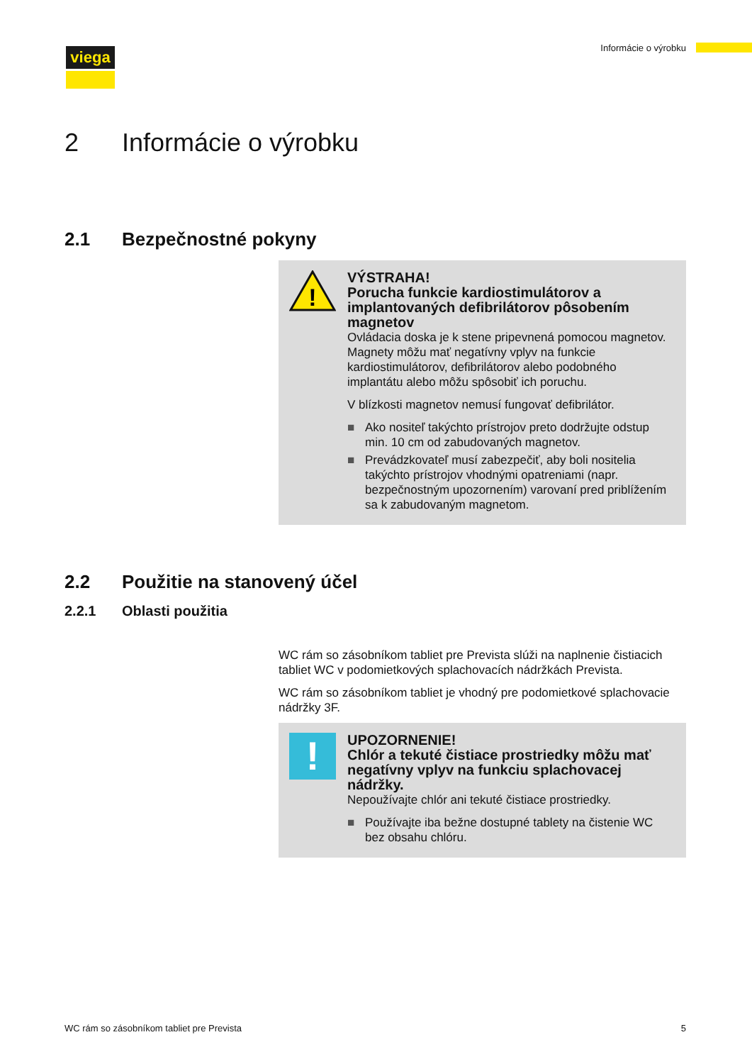viega Informácie o výrobku
2 Informácie o výrobku
2.1 Bezpečnostné pokyny
!
VÝSTRAHA!
Porucha funkcie kardiostimulátorov a implantovaných defibrilátorov pôsobením magnetov
Ovládacia doska je k stene pripevnená pomocou magnetov. Magnety môžu mať negatívny vplyv na funkcie kardiostimulátorov, defibrilátorov alebo podobného implantátu alebo môžu spôsobiť ich poruchu.
V blízkosti magnetov nemusí fungovať defibrilátor.
■ Ako nositeľ takýchto prístrojov preto dodržujte odstup min. 10 cm od zabudovaných magnetov.
■ Prevádzkovateľ musí zabezpečiť, aby boli nositelia takýchto prístrojov vhodnými opatreniami (napr. bezpečnostným upozornením) varovaní pred priblížením sa k zabudovaným magnetom.
2.2 Použitie na stanovený účel
2.2.1 Oblasti použitia
WC rám so zásobníkom tabliet pre Prevista slúži na naplnenie čistiacich tabliet WC v podomietkových splachovacích nádržkách Prevista.
WC rám so zásobníkom tabliet je vhodný pre podomietkové splachovacie nádržky 3F.
!
UPOZORNENIE!
Chlór a tekuté čistiace prostriedky môžu mať negatívny vplyv na funkciu splachovacej nádržky.
Nepoužívajte chlór ani tekuté čistiace prostriedky.
■ Používajte iba bežne dostupné tablety na čistenie WC bez obsahu chlóru.
WC rám so zásobníkom tabliet pre Prevista 5